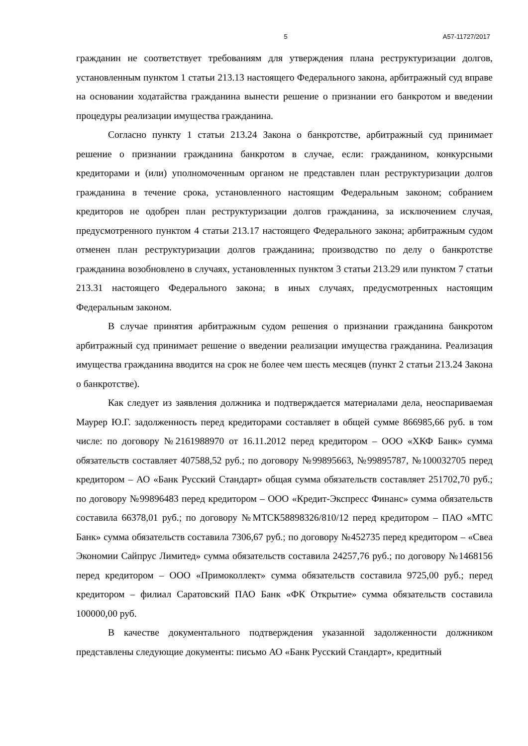5 А57-11727/2017
гражданин не соответствует требованиям для утверждения плана реструктуризации долгов, установленным пунктом 1 статьи 213.13 настоящего Федерального закона, арбитражный суд вправе на основании ходатайства гражданина вынести решение о признании его банкротом и введении процедуры реализации имущества гражданина.
Согласно пункту 1 статьи 213.24 Закона о банкротстве, арбитражный суд принимает решение о признании гражданина банкротом в случае, если: гражданином, конкурсными кредиторами и (или) уполномоченным органом не представлен план реструктуризации долгов гражданина в течение срока, установленного настоящим Федеральным законом; собранием кредиторов не одобрен план реструктуризации долгов гражданина, за исключением случая, предусмотренного пунктом 4 статьи 213.17 настоящего Федерального закона; арбитражным судом отменен план реструктуризации долгов гражданина; производство по делу о банкротстве гражданина возобновлено в случаях, установленных пунктом 3 статьи 213.29 или пунктом 7 статьи 213.31 настоящего Федерального закона; в иных случаях, предусмотренных настоящим Федеральным законом.
В случае принятия арбитражным судом решения о признании гражданина банкротом арбитражный суд принимает решение о введении реализации имущества гражданина. Реализация имущества гражданина вводится на срок не более чем шесть месяцев (пункт 2 статьи 213.24 Закона о банкротстве).
Как следует из заявления должника и подтверждается материалами дела, неоспариваемая Маурер Ю.Г. задолженность перед кредиторами составляет в общей сумме 866985,66 руб. в том числе: по договору №2161988970 от 16.11.2012 перед кредитором – ООО «ХКФ Банк» сумма обязательств составляет 407588,52 руб.; по договору №99895663, №99895787, №100032705 перед кредитором – АО «Банк Русский Стандарт» общая сумма обязательств составляет 251702,70 руб.; по договору №99896483 перед кредитором – ООО «Кредит-Экспресс Финанс» сумма обязательств составила 66378,01 руб.; по договору №МТСК58898326/810/12 перед кредитором – ПАО «МТС Банк» сумма обязательств составила 7306,67 руб.; по договору №452735 перед кредитором – «Свеа Экономии Сайпрус Лимитед» сумма обязательств составила 24257,76 руб.; по договору №1468156 перед кредитором – ООО «Примоколлект» сумма обязательств составила 9725,00 руб.; перед кредитором – филиал Саратовский ПАО Банк «ФК Открытие» сумма обязательств составила 100000,00 руб.
В качестве документального подтверждения указанной задолженности должником представлены следующие документы: письмо АО «Банк Русский Стандарт», кредитный